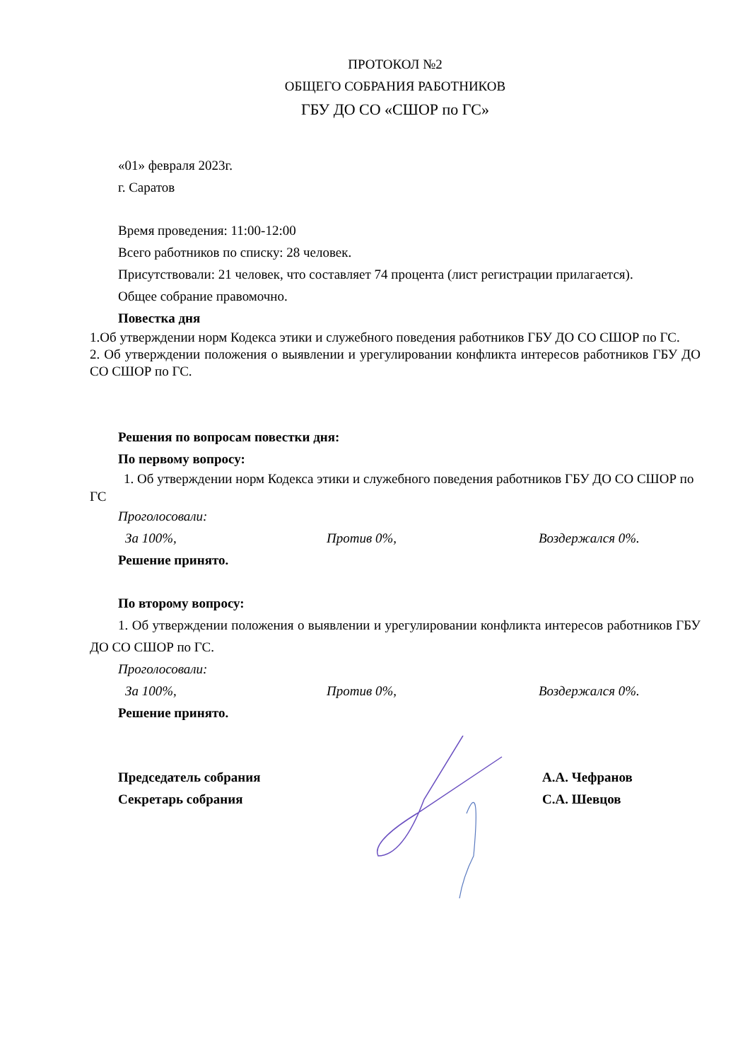ПРОТОКОЛ №2
ОБЩЕГО СОБРАНИЯ РАБОТНИКОВ
ГБУ ДО СО «СШОР по ГС»
«01» февраля 2023г.
г. Саратов
Время проведения: 11:00-12:00
Всего работников по списку: 28 человек.
Присутствовали: 21 человек, что составляет 74 процента (лист регистрации прилагается).
Общее собрание правомочно.
Повестка дня
1.Об утверждении норм Кодекса этики и служебного поведения работников ГБУ ДО СО СШОР по ГС.
2. Об утверждении положения о выявлении и урегулировании конфликта интересов работников ГБУ ДО СО СШОР по ГС.
Решения по вопросам повестки дня:
По первому вопросу:
1. Об утверждении норм Кодекса этики и служебного поведения работников ГБУ ДО СО СШОР по ГС
Проголосовали:
За 100%, Против 0%, Воздержался 0%.
Решение принято.
По второму вопросу:
1. Об утверждении положения о выявлении и урегулировании конфликта интересов работников ГБУ ДО СО СШОР по ГС.
Проголосовали:
За 100%, Против 0%, Воздержался 0%.
Решение принято.
Председатель собрания А.А. Чефранов
Секретарь собрания С.А. Шевцов